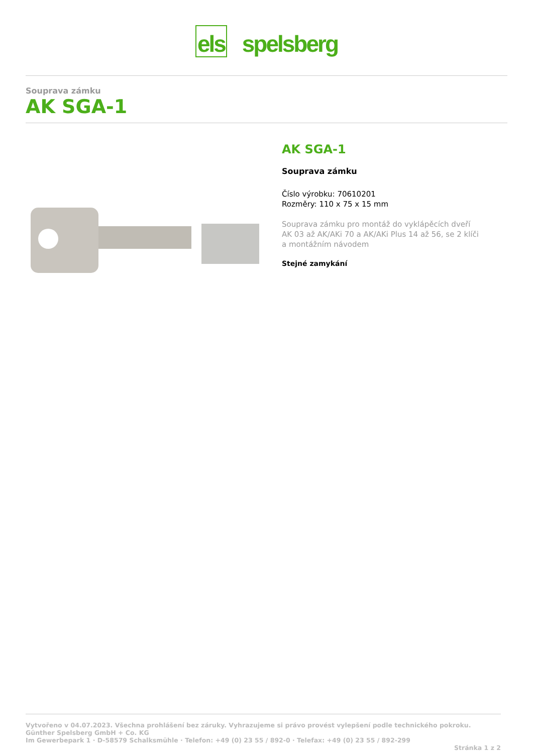els spelsberg
Souprava zámku
AK SGA-1
AK SGA-1
Souprava zámku
Číslo výrobku: 70610201
Rozměry: 110 x 75 x 15 mm
Souprava zámku pro montáž do vyklápěcích dveří
AK 03 až AK/AKi 70 a AK/AKi Plus 14 až 56, se 2 klíči
a montážním návodem
Stejné zamykání
Vytvořeno v 04.07.2023. Všechna prohlášení bez záruky. Vyhrazujeme si právo provést vylepšení podle technického pokroku.
Günther Spelsberg GmbH + Co. KG
Im Gewerbepark 1 · D-58579 Schalksmühle · Telefon: +49 (0) 23 55 / 892-0 · Telefax: +49 (0) 23 55 / 892-299
Stránka 1 z 2